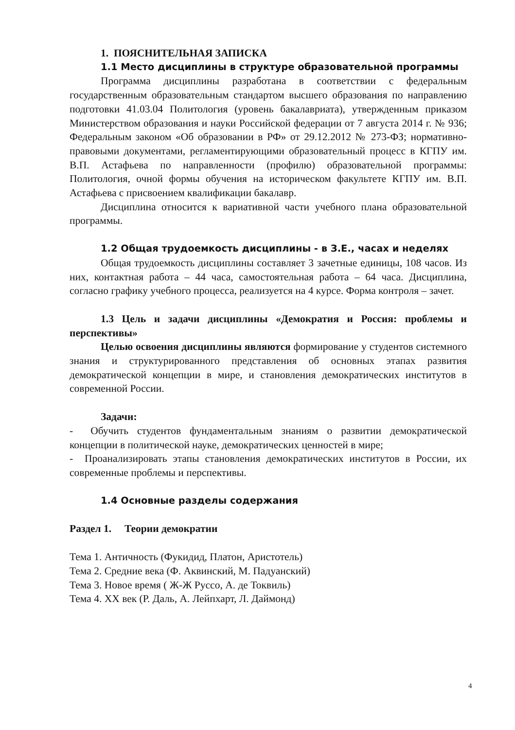1. ПОЯСНИТЕЛЬНАЯ ЗАПИСКА
1.1 Место дисциплины в структуре образовательной программы
Программа дисциплины разработана в соответствии с федеральным государственным образовательным стандартом высшего образования по направлению подготовки 41.03.04 Политология (уровень бакалавриата), утвержденным приказом Министерством образования и науки Российской федерации от 7 августа 2014 г. № 936; Федеральным законом «Об образовании в РФ» от 29.12.2012 № 273-ФЗ; нормативно-правовыми документами, регламентирующими образовательный процесс в КГПУ им. В.П. Астафьева по направленности (профилю) образовательной программы: Политология, очной формы обучения на историческом факультете КГПУ им. В.П. Астафьева с присвоением квалификации бакалавр.
Дисциплина относится к вариативной части учебного плана образовательной программы.
1.2 Общая трудоемкость дисциплины - в З.Е., часах и неделях
Общая трудоемкость дисциплины составляет 3 зачетные единицы, 108 часов. Из них, контактная работа – 44 часа, самостоятельная работа – 64 часа. Дисциплина, согласно графику учебного процесса, реализуется на 4 курсе. Форма контроля – зачет.
1.3 Цель и задачи дисциплины «Демократия и Россия: проблемы и перспективы»
Целью освоения дисциплины являются формирование у студентов системного знания и структурированного представления об основных этапах развития демократической концепции в мире, и становления демократических институтов в современной России.
Задачи:
- Обучить студентов фундаментальным знаниям о развитии демократической концепции в политической науке, демократических ценностей в мире;
- Проанализировать этапы становления демократических институтов в России, их современные проблемы и перспективы.
1.4 Основные разделы содержания
Раздел 1. Теории демократии
Тема 1. Античность (Фукидид, Платон, Аристотель)
Тема 2. Средние века (Ф. Аквинский, М. Падуанский)
Тема 3. Новое время ( Ж-Ж Руссо, А. де Токвиль)
Тема 4. XX век (Р. Даль, А. Лейпхарт, Л. Даймонд)
4